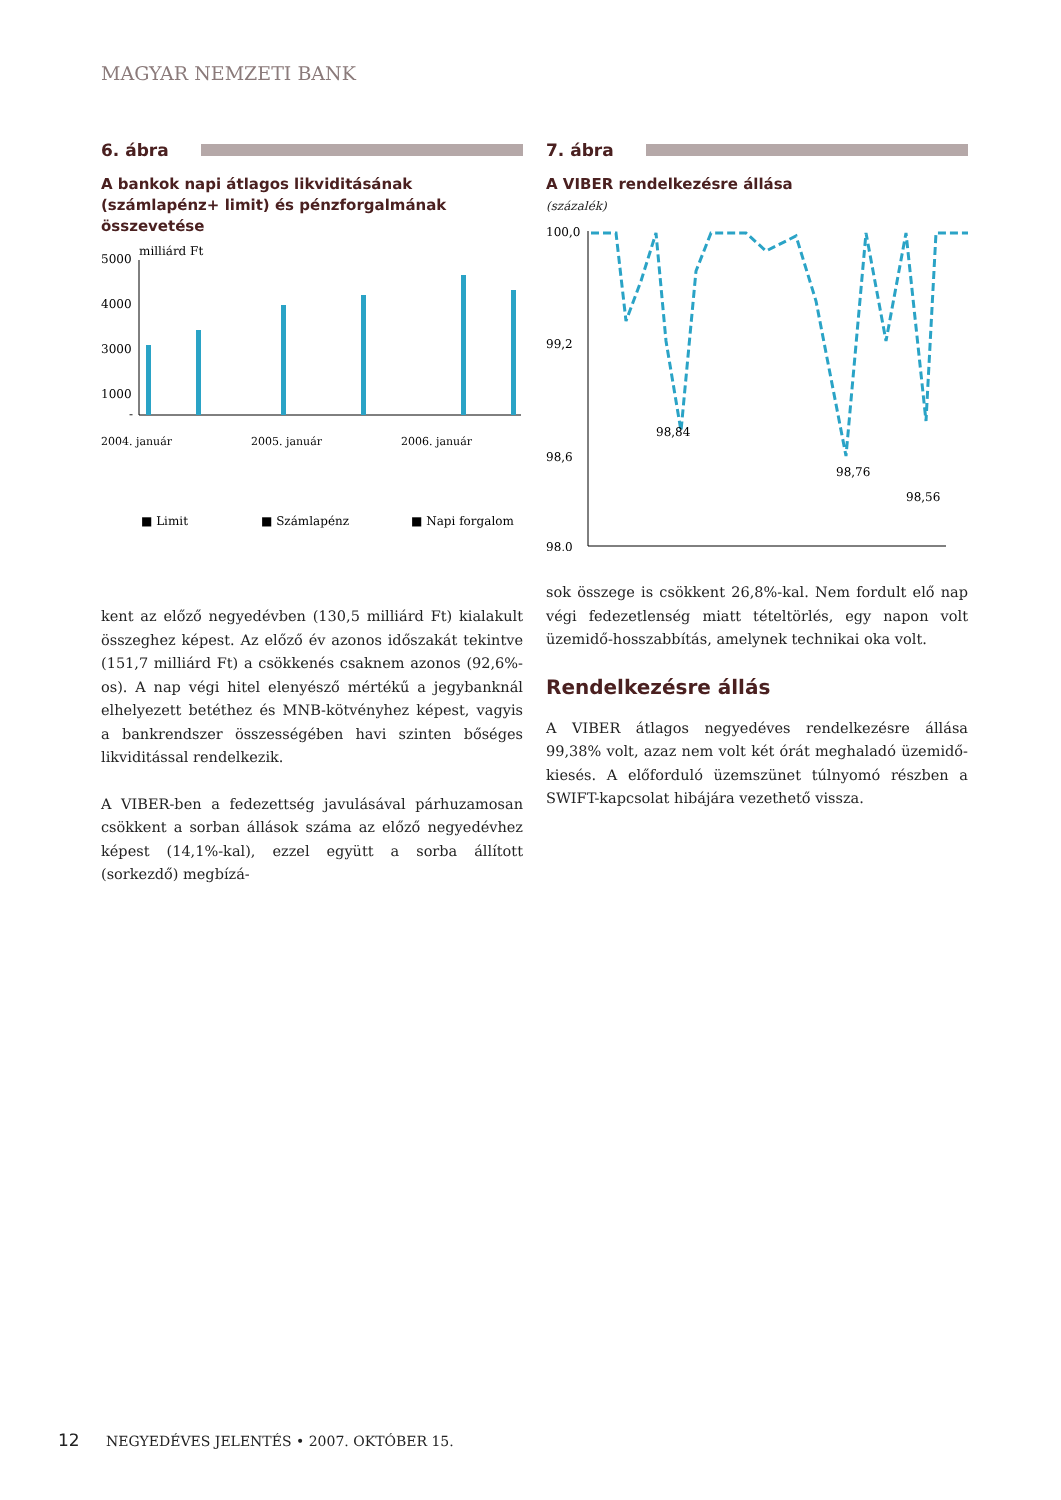MAGYAR NEMZETI BANK
6. ábra
A bankok napi átlagos likviditásának (számlapénz+ limit) és pénzforgalmának összevetése
milliárd Ft
5000
4000
3000
1000
-
2004. január
2005. január
2006. január
■ Limit
■ Számlapénz
■ Napi forgalom
kent az előző negyedévben (130,5 milliárd Ft) kialakult összeghez képest. Az előző év azonos időszakát tekintve (151,7 milliárd Ft) a csökkenés csaknem azonos (92,6%-os). A nap végi hitel elenyésző mértékű a jegybanknál elhelyezett betéthez és MNB-kötvényhez képest, vagyis a bankrendszer összességében havi szinten bőséges likviditással rendelkezik.
A VIBER-ben a fedezettség javulásával párhuzamosan csökkent a sorban állások száma az előző negyedévhez képest (14,1%-kal), ezzel együtt a sorba állított (sorkezdő) megbízá-
7. ábra
A VIBER rendelkezésre állása
(százalék)
100,0
99,2
98,6
98,0
98,84
98,76
98,56
sok összege is csökkent 26,8%-kal. Nem fordult elő nap végi fedezetlenség miatt tételtörlés, egy napon volt üzemidő-hosszabbítás, amelynek technikai oka volt.
Rendelkezésre állás
A VIBER átlagos negyedéves rendelkezésre állása 99,38% volt, azaz nem volt két órát meghaladó üzemidő-kiesés. A előforduló üzemszünet túlnyomó részben a SWIFT-kapcsolat hibájára vezethető vissza.
12 NEGYEDÉVES JELENTÉS • 2007. OKTÓBER 15.